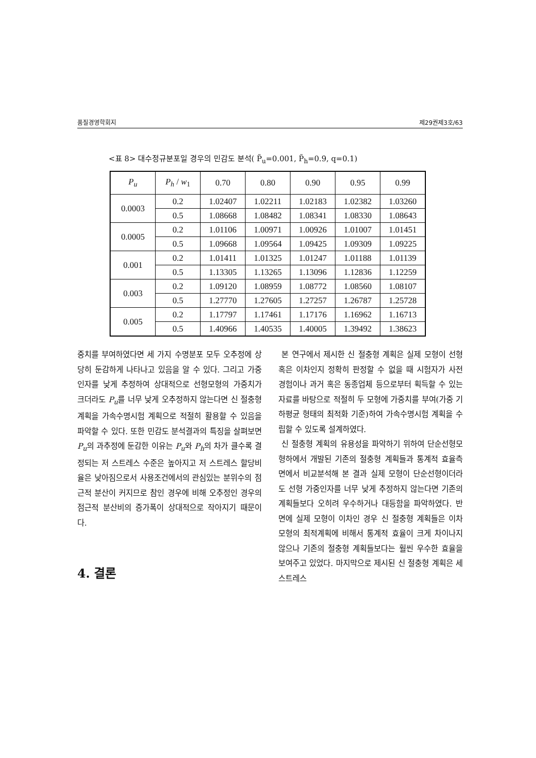품질경영학회지 제29권제3호/63
<표 8> 대수정규분포일 경우의 민감도 분석( P̃<sub>u</sub>=0.001, P̃<sub>h</sub>=0.9, q=0.1)
| P<sub>u</sub> | P<sub>h</sub> / w<sub>1</sub> | 0.70 | 0.80 | 0.90 | 0.95 | 0.99 |
| --- | --- | --- | --- | --- | --- | --- |
| 0.0003 | 0.2 | 1.02407 | 1.02211 | 1.02183 | 1.02382 | 1.03260 |
| | 0.5 | 1.08668 | 1.08482 | 1.08341 | 1.08330 | 1.08643 |
| 0.0005 | 0.2 | 1.01106 | 1.00971 | 1.00926 | 1.01007 | 1.01451 |
| | 0.5 | 1.09668 | 1.09564 | 1.09425 | 1.09309 | 1.09225 |
| 0.001 | 0.2 | 1.01411 | 1.01325 | 1.01247 | 1.01188 | 1.01139 |
| | 0.5 | 1.13305 | 1.13265 | 1.13096 | 1.12836 | 1.12259 |
| 0.003 | 0.2 | 1.09120 | 1.08959 | 1.08772 | 1.08560 | 1.08107 |
| | 0.5 | 1.27770 | 1.27605 | 1.27257 | 1.26787 | 1.25728 |
| 0.005 | 0.2 | 1.17797 | 1.17461 | 1.17176 | 1.16962 | 1.16713 |
| | 0.5 | 1.40966 | 1.40535 | 1.40005 | 1.39492 | 1.38623 |
중치를 부여하였다면 세 가지 수명분포 모두 오추정에 상당히 둔감하게 나타나고 있음을 알 수 있다. 그리고 가중인자를 낮게 추정하여 상대적으로 선형모형의 가중치가 크더라도 P<sub>u</sub>를 너무 낮게 오추정하지 않는다면 신 절충형 계획을 가속수명시험 계획으로 적절히 활용할 수 있음을 파악할 수 있다. 또한 민감도 분석결과의 특징을 살펴보면 P<sub>u</sub>의 과추정에 둔감한 이유는 P<sub>u</sub>와 P<sub>h</sub>의 차가 클수록 결정되는 저 스트레스 수준은 높아지고 저 스트레스 할당비율은 낮아짐으로서 사용조건에서의 관심있는 분위수의 점근적 분산이 커지므로 참인 경우에 비해 오추정인 경우의 점근적 분산비의 증가폭이 상대적으로 작아지기 때문이다.
4. 결론
본 연구에서 제시한 신 절충형 계획은 실제 모형이 선형 혹은 이차인지 정확히 판정할 수 없을 때 시험자가 사전 경험이나 과거 혹은 동종업체 등으로부터 획득할 수 있는 자료를 바탕으로 적절히 두 모형에 가중치를 부여(가중 기하평균 형태의 최적화 기준)하여 가속수명시험 계획을 수립할 수 있도록 설계하였다.
신 절충형 계획의 유용성을 파악하기 위하여 단순선형모형하에서 개발된 기존의 절충형 계획들과 통계적 효율측면에서 비교분석해 본 결과 실제 모형이 단순선형이더라도 선형 가중인자를 너무 낮게 추정하지 않는다면 기존의 계획들보다 오히려 우수하거나 대등함을 파악하였다. 반면에 실제 모형이 이차인 경우 신 절충형 계획들은 이차 모형의 최적계획에 비해서 통계적 효율이 크게 차이나지 않으나 기존의 절충형 계획들보다는 훨씬 우수한 효율을 보여주고 있었다. 마지막으로 제시된 신 절충형 계획은 세 스트레스